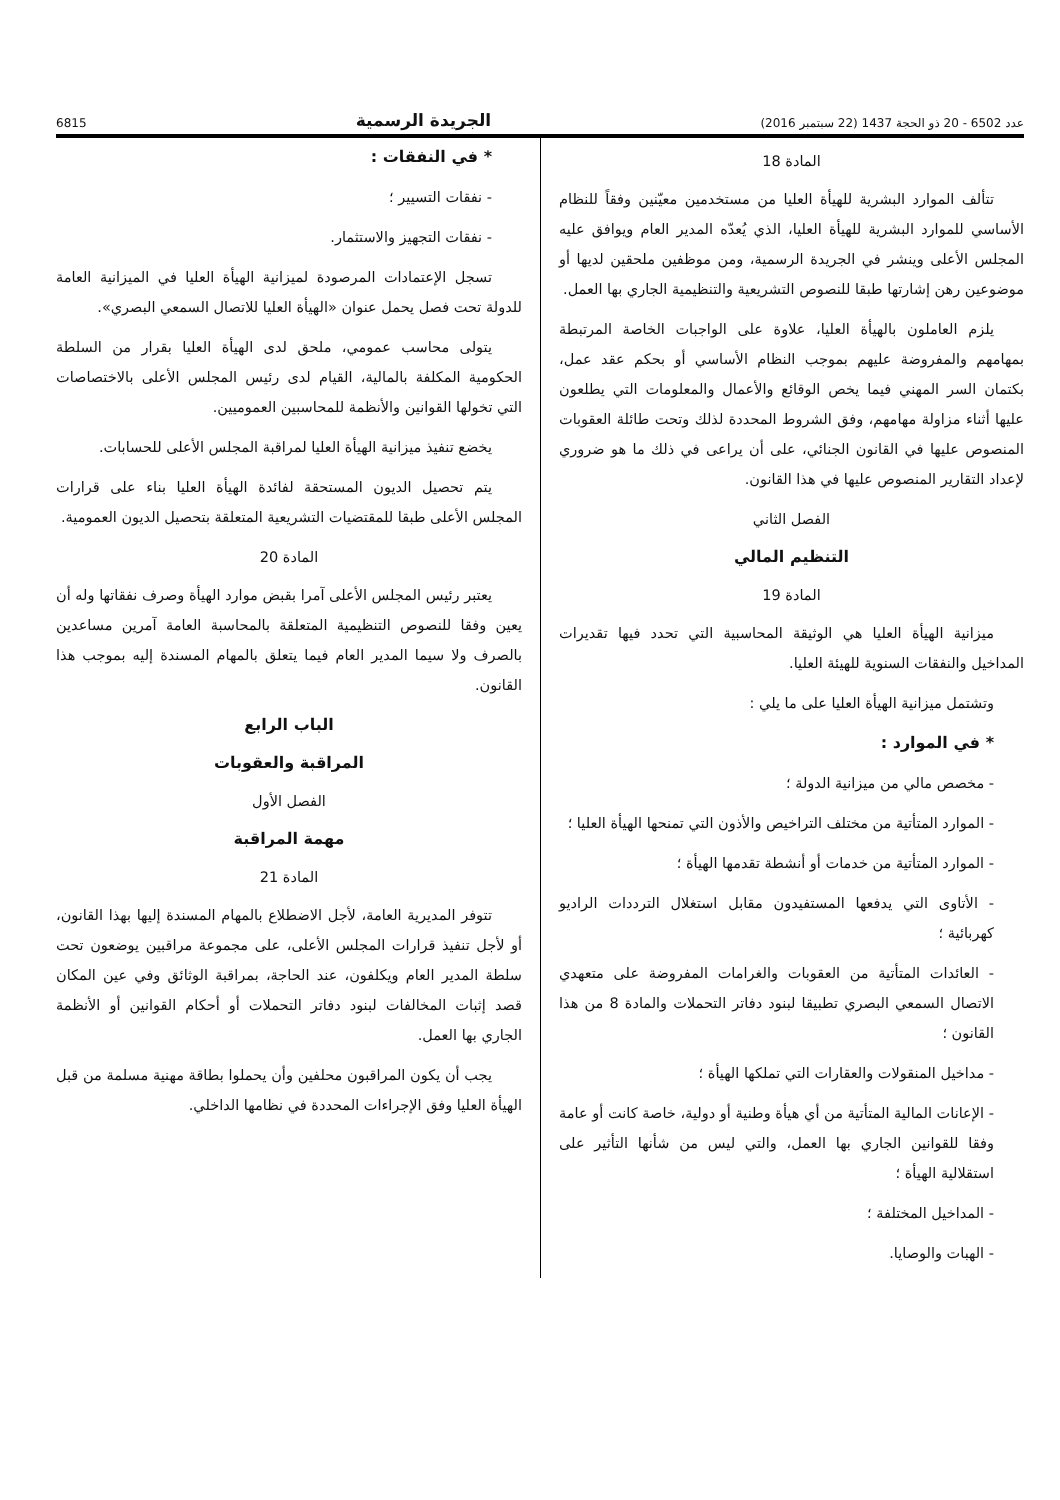عدد 6502 - 20 ذو الحجة 1437 (22 سبتمبر 2016) الجريدة الرسمية 6815
المادة 18
تتألف الموارد البشرية للهيأة العليا من مستخدمين معيّنين وفقاً للنظام الأساسي للموارد البشرية للهيأة العليا، الذي يُعدّه المدير العام ويوافق عليه المجلس الأعلى وينشر في الجريدة الرسمية، ومن موظفين ملحقين لديها أو موضوعين رهن إشارتها طبقا للنصوص التشريعية والتنظيمية الجاري بها العمل.
يلزم العاملون بالهيأة العليا، علاوة على الواجبات الخاصة المرتبطة بمهامهم والمفروضة عليهم بموجب النظام الأساسي أو بحكم عقد عمل، بكتمان السر المهني فيما يخص الوقائع والأعمال والمعلومات التي يطلعون عليها أثناء مزاولة مهامهم، وفق الشروط المحددة لذلك وتحت طائلة العقوبات المنصوص عليها في القانون الجنائي، على أن يراعى في ذلك ما هو ضروري لإعداد التقارير المنصوص عليها في هذا القانون.
الفصل الثاني
التنظيم المالي
المادة 19
ميزانية الهيأة العليا هي الوثيقة المحاسبية التي تحدد فيها تقديرات المداخيل والنفقات السنوية للهيئة العليا.
وتشتمل ميزانية الهيأة العليا على ما يلي :
* في الموارد :
- مخصص مالي من ميزانية الدولة ؛
- الموارد المتأتية من مختلف التراخيص والأذون التي تمنحها الهيأة العليا ؛
- الموارد المتأتية من خدمات أو أنشطة تقدمها الهيأة ؛
- الأتاوى التي يدفعها المستفيدون مقابل استغلال الترددات الراديو كهربائية ؛
- العائدات المتأتية من العقوبات والغرامات المفروضة على متعهدي الاتصال السمعي البصري تطبيقا لبنود دفاتر التحملات والمادة 8 من هذا القانون ؛
- مداخيل المنقولات والعقارات التي تملكها الهيأة ؛
- الإعانات المالية المتأتية من أي هيأة وطنية أو دولية، خاصة كانت أو عامة وفقا للقوانين الجاري بها العمل، والتي ليس من شأنها التأثير على استقلالية الهيأة ؛
- المداخيل المختلفة ؛
- الهبات والوصايا.
* في النفقات :
- نفقات التسيير ؛
- نفقات التجهيز والاستثمار.
تسجل الإعتمادات المرصودة لميزانية الهيأة العليا في الميزانية العامة للدولة تحت فصل يحمل عنوان «الهيأة العليا للاتصال السمعي البصري».
يتولى محاسب عمومي، ملحق لدى الهيأة العليا بقرار من السلطة الحكومية المكلفة بالمالية، القيام لدى رئيس المجلس الأعلى بالاختصاصات التي تخولها القوانين والأنظمة للمحاسبين العموميين.
يخضع تنفيذ ميزانية الهيأة العليا لمراقبة المجلس الأعلى للحسابات.
يتم تحصيل الديون المستحقة لفائدة الهيأة العليا بناء على قرارات المجلس الأعلى طبقا للمقتضيات التشريعية المتعلقة بتحصيل الديون العمومية.
المادة 20
يعتبر رئيس المجلس الأعلى آمرا بقبض موارد الهيأة وصرف نفقاتها وله أن يعين وفقا للنصوص التنظيمية المتعلقة بالمحاسبة العامة آمرين مساعدين بالصرف ولا سيما المدير العام فيما يتعلق بالمهام المسندة إليه بموجب هذا القانون.
الباب الرابع
المراقبة والعقوبات
الفصل الأول
مهمة المراقبة
المادة 21
تتوفر المديرية العامة، لأجل الاضطلاع بالمهام المسندة إليها بهذا القانون، أو لأجل تنفيذ قرارات المجلس الأعلى، على مجموعة مراقبين يوضعون تحت سلطة المدير العام ويكلفون، عند الحاجة، بمراقبة الوثائق وفي عين المكان قصد إثبات المخالفات لبنود دفاتر التحملات أو أحكام القوانين أو الأنظمة الجاري بها العمل.
يجب أن يكون المراقبون محلفين وأن يحملوا بطاقة مهنية مسلمة من قبل الهيأة العليا وفق الإجراءات المحددة في نظامها الداخلي.